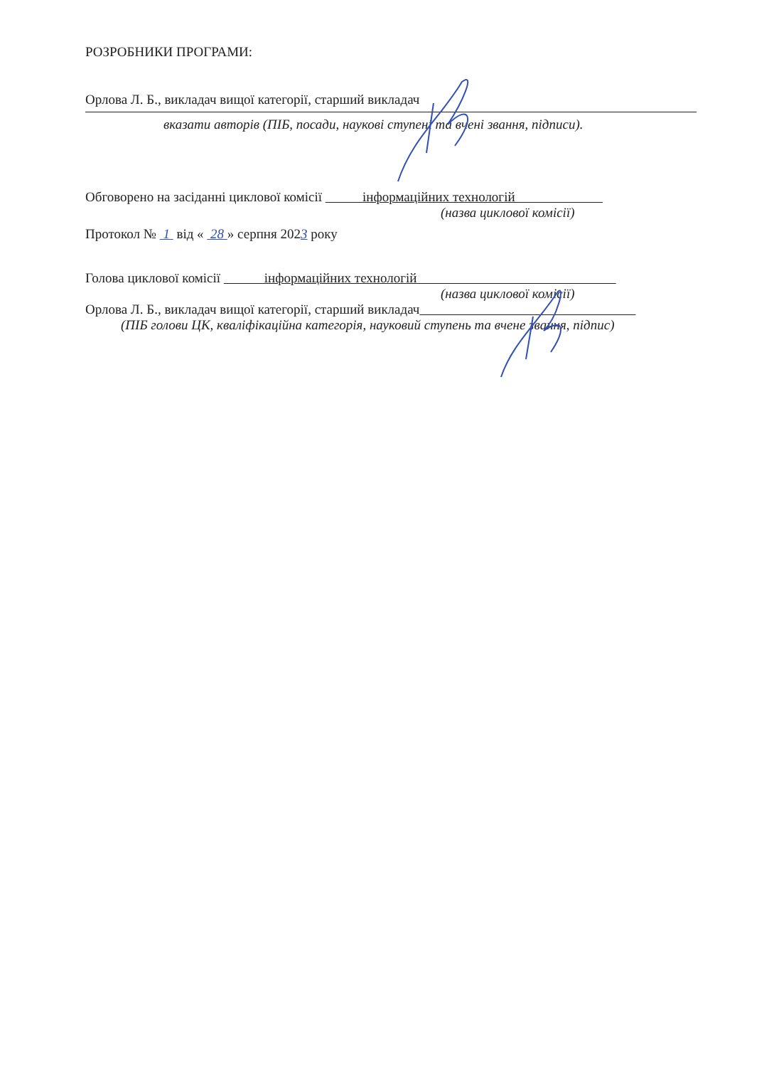РОЗРОБНИКИ ПРОГРАМИ:
Орлова Л. Б., викладач вищої категорії, старший викладач
вказати авторів (ПІБ, посади, наукові ступені та вчені звання, підписи).
Обговорено на засіданні циклової комісії інформаційних технологій
(назва циклової комісії)
Протокол № 1 від « 28 » серпня 2023 року
Голова циклової комісії інформаційних технологій
(назва циклової комісії)
Орлова Л. Б., викладач вищої категорії, старший викладач
(ПІБ голови ЦК, кваліфікаційна категорія, науковий ступень та вчене звання, підпис)